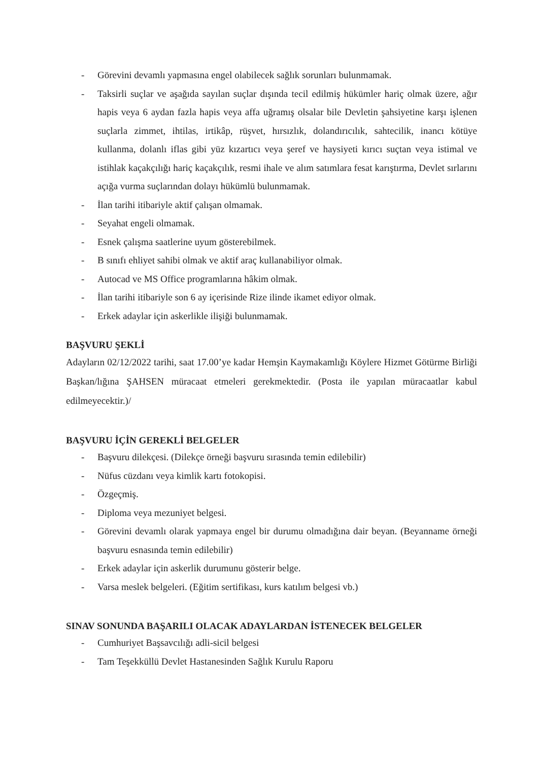- Görevini devamlı yapmasına engel olabilecek sağlık sorunları bulunmamak.
- Taksirli suçlar ve aşağıda sayılan suçlar dışında tecil edilmiş hükümler hariç olmak üzere, ağır hapis veya 6 aydan fazla hapis veya affa uğramış olsalar bile Devletin şahsiyetine karşı işlenen suçlarla zimmet, ihtilas, irtikâp, rüşvet, hırsızlık, dolandırıcılık, sahtecilik, inancı kötüye kullanma, dolanlı iflas gibi yüz kızartıcı veya şeref ve haysiyeti kırıcı suçtan veya istimal ve istihlak kaçakçılığı hariç kaçakçılık, resmi ihale ve alım satımlara fesat karıştırma, Devlet sırlarını açığa vurma suçlarından dolayı hükümlü bulunmamak.
- İlan tarihi itibariyle aktif çalışan olmamak.
- Seyahat engeli olmamak.
- Esnek çalışma saatlerine uyum gösterebilmek.
- B sınıfı ehliyet sahibi olmak ve aktif araç kullanabiliyor olmak.
- Autocad ve MS Office programlarına hâkim olmak.
- İlan tarihi itibariyle son 6 ay içerisinde Rize ilinde ikamet ediyor olmak.
- Erkek adaylar için askerlikle ilişiği bulunmamak.
BAŞVURU ŞEKLİ
Adayların 02/12/2022 tarihi, saat 17.00’ye kadar Hemşin Kaymakamlığı Köylere Hizmet Götürme Birliği Başkan/lığına ŞAHSEN müracaat etmeleri gerekmektedir. (Posta ile yapılan müracaatlar kabul edilmeyecektir.)/
BAŞVURU İÇİN GEREKLİ BELGELER
- Başvuru dilekçesi. (Dilekçe örneği başvuru sırasında temin edilebilir)
- Nüfus cüzdanı veya kimlik kartı fotokopisi.
- Özgeçmiş.
- Diploma veya mezuniyet belgesi.
- Görevini devamlı olarak yapmaya engel bir durumu olmadığına dair beyan. (Beyanname örneği başvuru esnasında temin edilebilir)
- Erkek adaylar için askerlik durumunu gösterir belge.
- Varsa meslek belgeleri. (Eğitim sertifikası, kurs katılım belgesi vb.)
SINAV SONUNDA BAŞARILI OLACAK ADAYLARDAN İSTENECEK BELGELER
- Cumhuriyet Başsavcılığı adli-sicil belgesi
- Tam Teşekküllü Devlet Hastanesinden Sağlık Kurulu Raporu